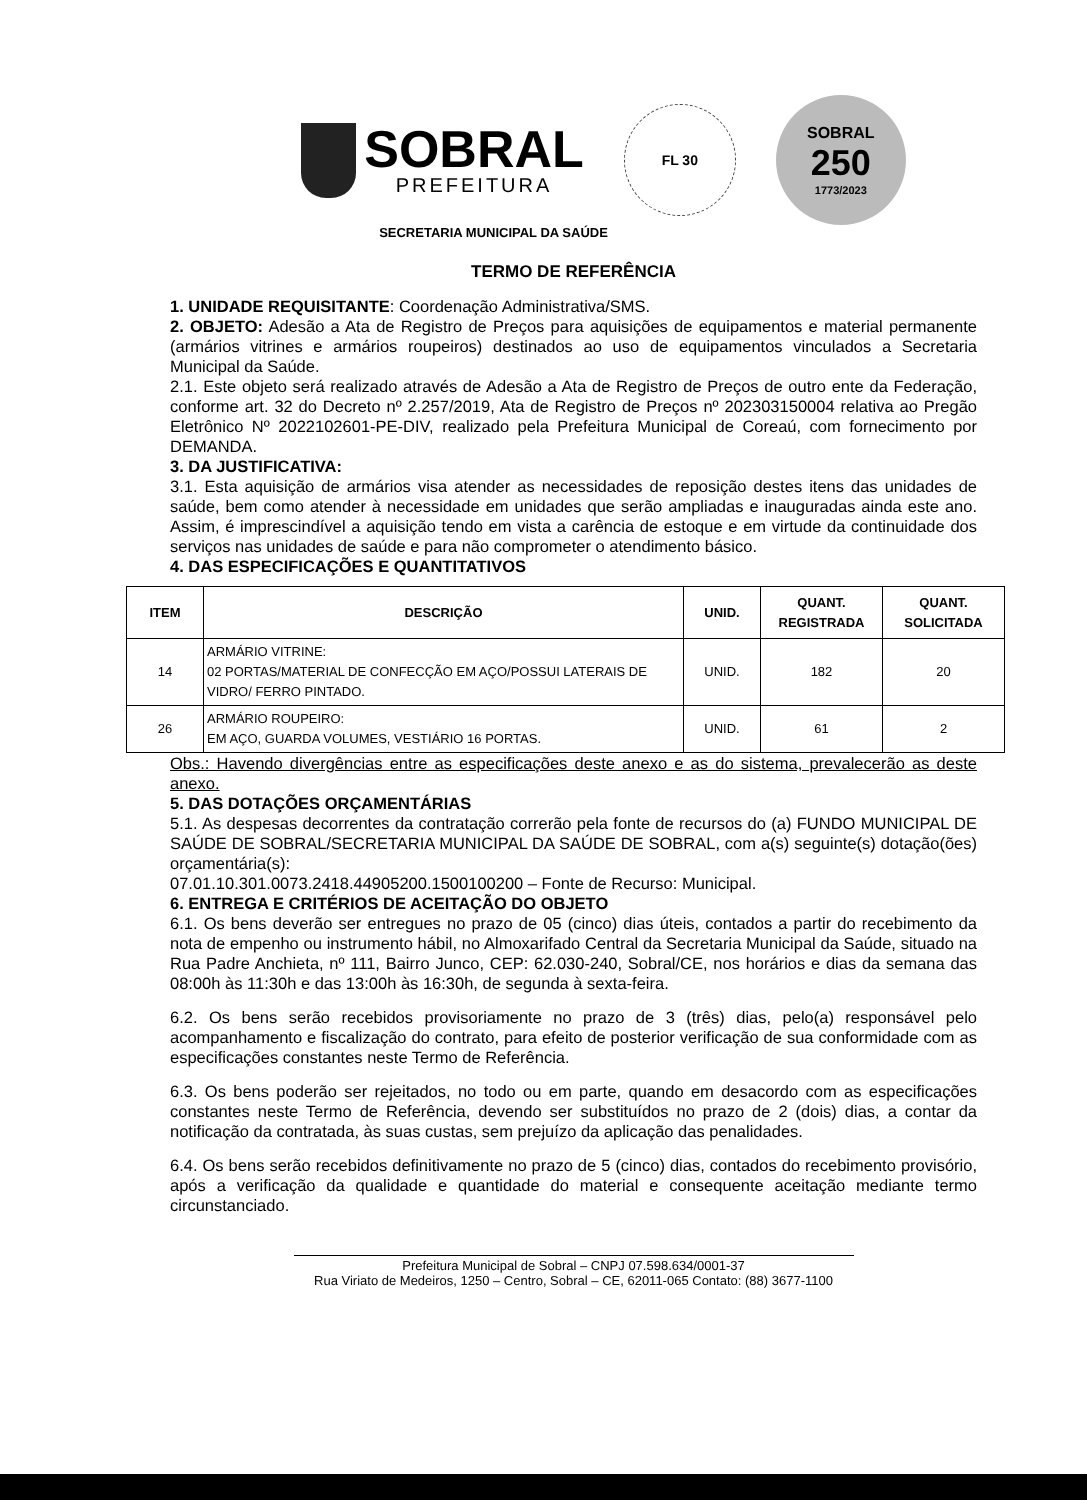SOBRAL
PREFEITURA
FL 30
SOBRAL
250
1773/2023
SECRETARIA MUNICIPAL DA SAÚDE
TERMO DE REFERÊNCIA
1. UNIDADE REQUISITANTE: Coordenação Administrativa/SMS.
2. OBJETO: Adesão a Ata de Registro de Preços para aquisições de equipamentos e material permanente (armários vitrines e armários roupeiros) destinados ao uso de equipamentos vinculados a Secretaria Municipal da Saúde.
2.1. Este objeto será realizado através de Adesão a Ata de Registro de Preços de outro ente da Federação, conforme art. 32 do Decreto nº 2.257/2019, Ata de Registro de Preços nº 202303150004 relativa ao Pregão Eletrônico Nº 2022102601-PE-DIV, realizado pela Prefeitura Municipal de Coreaú, com fornecimento por DEMANDA.
3. DA JUSTIFICATIVA:
3.1. Esta aquisição de armários visa atender as necessidades de reposição destes itens das unidades de saúde, bem como atender à necessidade em unidades que serão ampliadas e inauguradas ainda este ano. Assim, é imprescindível a aquisição tendo em vista a carência de estoque e em virtude da continuidade dos serviços nas unidades de saúde e para não comprometer o atendimento básico.
4. DAS ESPECIFICAÇÕES E QUANTITATIVOS
| ITEM | DESCRIÇÃO | UNID. | QUANT. REGISTRADA | QUANT. SOLICITADA |
| --- | --- | --- | --- | --- |
| 14 | ARMÁRIO VITRINE: 02 PORTAS/MATERIAL DE CONFECÇÃO EM AÇO/POSSUI LATERAIS DE VIDRO/ FERRO PINTADO. | UNID. | 182 | 20 |
| 26 | ARMÁRIO ROUPEIRO: EM AÇO, GUARDA VOLUMES, VESTIÁRIO 16 PORTAS. | UNID. | 61 | 2 |
Obs.: Havendo divergências entre as especificações deste anexo e as do sistema, prevalecerão as deste anexo.
5. DAS DOTAÇÕES ORÇAMENTÁRIAS
5.1. As despesas decorrentes da contratação correrão pela fonte de recursos do (a) FUNDO MUNICIPAL DE SAÚDE DE SOBRAL/SECRETARIA MUNICIPAL DA SAÚDE DE SOBRAL, com a(s) seguinte(s) dotação(ões) orçamentária(s):
07.01.10.301.0073.2418.44905200.1500100200 – Fonte de Recurso: Municipal.
6. ENTREGA E CRITÉRIOS DE ACEITAÇÃO DO OBJETO
6.1. Os bens deverão ser entregues no prazo de 05 (cinco) dias úteis, contados a partir do recebimento da nota de empenho ou instrumento hábil, no Almoxarifado Central da Secretaria Municipal da Saúde, situado na Rua Padre Anchieta, nº 111, Bairro Junco, CEP: 62.030-240, Sobral/CE, nos horários e dias da semana das 08:00h às 11:30h e das 13:00h às 16:30h, de segunda à sexta-feira.
6.2. Os bens serão recebidos provisoriamente no prazo de 3 (três) dias, pelo(a) responsável pelo acompanhamento e fiscalização do contrato, para efeito de posterior verificação de sua conformidade com as especificações constantes neste Termo de Referência.
6.3. Os bens poderão ser rejeitados, no todo ou em parte, quando em desacordo com as especificações constantes neste Termo de Referência, devendo ser substituídos no prazo de 2 (dois) dias, a contar da notificação da contratada, às suas custas, sem prejuízo da aplicação das penalidades.
6.4. Os bens serão recebidos definitivamente no prazo de 5 (cinco) dias, contados do recebimento provisório, após a verificação da qualidade e quantidade do material e consequente aceitação mediante termo circunstanciado.
Prefeitura Municipal de Sobral – CNPJ 07.598.634/0001-37
Rua Viriato de Medeiros, 1250 – Centro, Sobral – CE, 62011-065 Contato: (88) 3677-1100